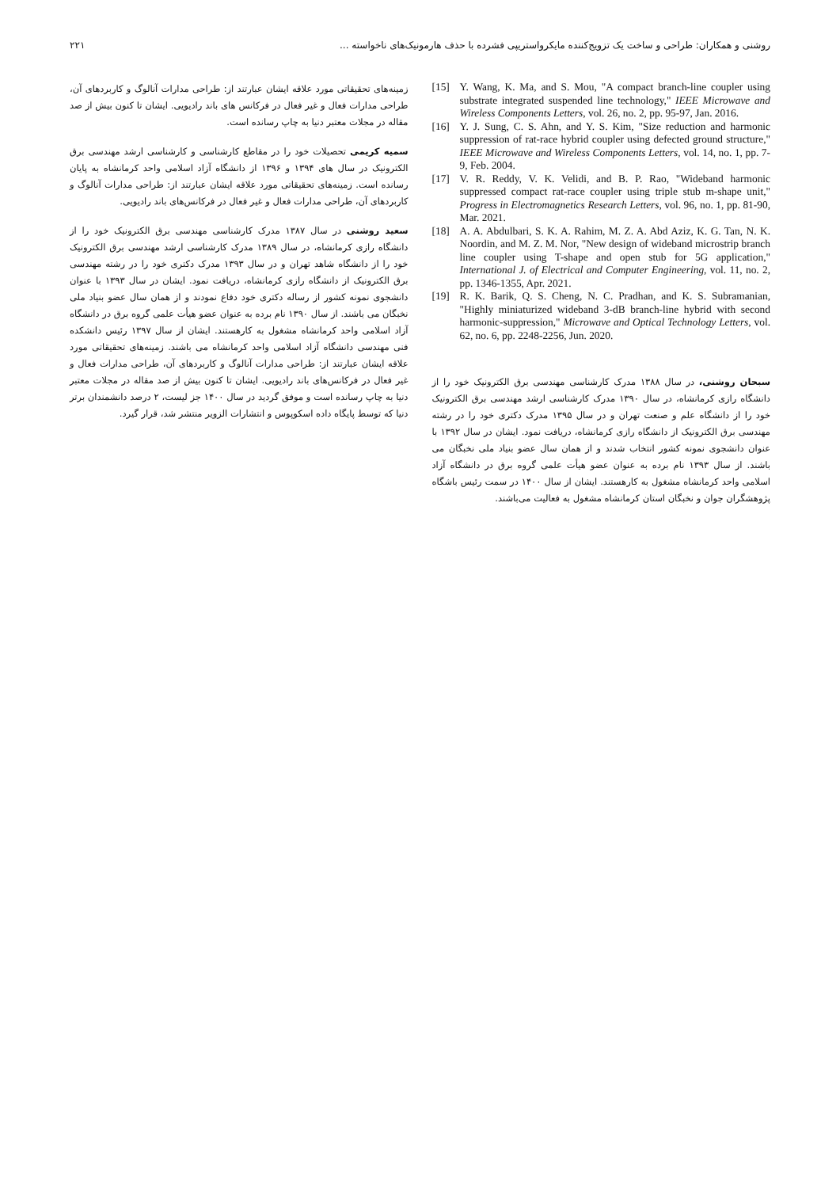روشنی و همکاران: طراحی و ساخت یک تزویج‌کننده مایکرواستریپی فشرده با حذف هارمونیک‌های ناخواسته ... ۲۲۱
[15] Y. Wang, K. Ma, and S. Mou, "A compact branch-line coupler using substrate integrated suspended line technology," IEEE Microwave and Wireless Components Letters, vol. 26, no. 2, pp. 95-97, Jan. 2016.
[16] Y. J. Sung, C. S. Ahn, and Y. S. Kim, "Size reduction and harmonic suppression of rat-race hybrid coupler using defected ground structure," IEEE Microwave and Wireless Components Letters, vol. 14, no. 1, pp. 7-9, Feb. 2004.
[17] V. R. Reddy, V. K. Velidi, and B. P. Rao, "Wideband harmonic suppressed compact rat-race coupler using triple stub m-shape unit," Progress in Electromagnetics Research Letters, vol. 96, no. 1, pp. 81-90, Mar. 2021.
[18] A. A. Abdulbari, S. K. A. Rahim, M. Z. A. Abd Aziz, K. G. Tan, N. K. Noordin, and M. Z. M. Nor, "New design of wideband microstrip branch line coupler using T-shape and open stub for 5G application," International J. of Electrical and Computer Engineering, vol. 11, no. 2, pp. 1346-1355, Apr. 2021.
[19] R. K. Barik, Q. S. Cheng, N. C. Pradhan, and K. S. Subramanian, "Highly miniaturized wideband 3-dB branch-line hybrid with second harmonic-suppression," Microwave and Optical Technology Letters, vol. 62, no. 6, pp. 2248-2256, Jun. 2020.
سبحان روشنی، در سال ۱۳۸۸ مدرک کارشناسی مهندسی برق الکترونیک خود را از دانشگاه رازی کرمانشاه، در سال ۱۳۹۰ مدرک کارشناسی ارشد مهندسی برق الکترونیک خود را از دانشگاه علم و صنعت تهران و در سال ۱۳۹۵ مدرک دکتری خود را در رشته مهندسی برق الکترونیک از دانشگاه رازی کرمانشاه، دریافت نمود. ایشان در سال ۱۳۹۲ با عنوان دانشجوی نمونه کشور انتخاب شدند و از همان سال عضو بنیاد ملی نخبگان می باشند. از سال ۱۳۹۳ نام برده به عنوان عضو هیأت علمی گروه برق در دانشگاه آزاد اسلامی واحد کرمانشاه مشغول به کارهستند. ایشان از سال ۱۴۰۰ در سمت رئیس باشگاه پژوهشگران جوان و نخبگان استان کرمانشاه مشغول به فعالیت می‌باشند.
زمینه‌های تحقیقاتی مورد علاقه ایشان عبارتند از: طراحی مدارات آنالوگ و کاربردهای آن، طراحی مدارات فعال و غیر فعال در فرکانس های باند رادیویی. ایشان تا کنون بیش از صد مقاله در مجلات معتبر دنیا به چاپ رسانده است.
سمیه کریمی تحصیلات خود را در مقاطع کارشناسی و کارشناسی ارشد مهندسی برق الکترونیک در سال های ۱۳۹۴ و ۱۳۹۶ از دانشگاه آزاد اسلامی واحد کرمانشاه به پایان رسانده است. زمینه‌های تحقیقاتی مورد علاقه ایشان عبارتند از: طراحی مدارات آنالوگ و کاربردهای آن، طراحی مدارات فعال و غیر فعال در فرکانس‌های باند رادیویی.
سعید روشنی در سال ۱۳۸۷ مدرک کارشناسی مهندسی برق الکترونیک خود را از دانشگاه رازی کرمانشاه، در سال ۱۳۸۹ مدرک کارشناسی ارشد مهندسی برق الکترونیک خود را از دانشگاه شاهد تهران و در سال ۱۳۹۳ مدرک دکتری خود را در رشته مهندسی برق الکترونیک از دانشگاه رازی کرمانشاه، دریافت نمود. ایشان در سال ۱۳۹۳ با عنوان دانشجوی نمونه کشور از رساله دکتری خود دفاع نمودند و از همان سال عضو بنیاد ملی نخبگان می باشند. از سال ۱۳۹۰ نام برده به عنوان عضو هیأت علمی گروه برق در دانشگاه آزاد اسلامی واحد کرمانشاه مشغول به کارهستند. ایشان از سال ۱۳۹۷ رئیس دانشکده فنی مهندسی دانشگاه آزاد اسلامی واحد کرمانشاه می باشند. زمینه‌های تحقیقاتی مورد علاقه ایشان عبارتند از: طراحی مدارات آنالوگ و کاربردهای آن، طراحی مدارات فعال و غیر فعال در فرکانس‌های باند رادیویی. ایشان تا کنون بیش از صد مقاله در مجلات معتبر دنیا به چاپ رسانده است و موفق گردید در سال ۱۴۰۰ جز لیست، ۲ درصد دانشمندان برتر دنیا که توسط پایگاه داده اسکوپوس و انتشارات الزویر منتشر شد، قرار گیرد.